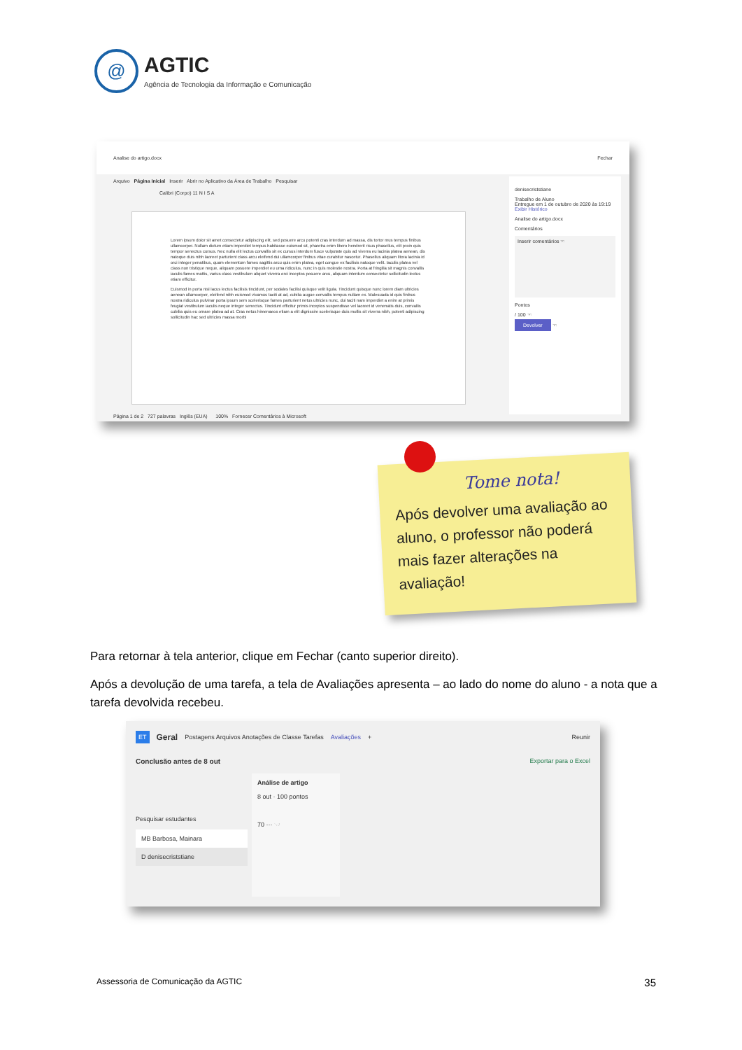@
AGTIC
Agência de Tecnologia da Informação e Comunicação
Analise do artigo.docx Fechar
Arquivo Página Inicial Inserir Abrir no Aplicativo da Área de Trabalho Pesquisar
Calibri (Corpo) 11 N I S A
Lorem ipsum dolor sit amet consectetur adipiscing elit, sed posuere arcu potenti cras interdum ad massa, dis tortor mus tempus finibus ullamcorper. Nullam dictum etiam imperdiet tempus habitasse euismod sit, pharetra enim libero hendrerit risus phasellus, elit proin quis tempor senectus cursus. Nec nulla elit lectus convallis sit ex cursus interdum fusce vulputate quis ad viverra eu lacinia platea aenean, dis natoque duis nibh laoreet parturient class arcu eleifend dui ullamcorper finibus vitae curabitur nascetur. Phasellus aliquam litora lacinia id orci integer penatibus, quam elementum fames sagittis arcu quis enim platea, eget congue ex facilisis natoque velit. Iaculis platea vel class non tristique neque, aliquam posuere imperdiet eu urna ridiculus, nunc in quis molestie nostra. Porta at fringilla sit magnis convallis iaculis fames mattis, varius class vestibulum aliquet viverra orci inceptos posuere arcu, aliquam interdum consectetur sollicitudin lectus etiam efficitur.
Euismod in porta nisl lacus lectus facilisis tincidunt, per sodales facilisi quisque velit ligula. Tincidunt quisque nunc lorem diam ultricies aenean ullamcorper, eleifend nibh euismod vivamus taciti at ad, cubilia augue convallis tempus nullam ex. Malesuada id quis finibus nostra ridiculus pulvinar porta ipsum sem scelerisque fames parturient netus ultricies nunc, dui taciti nam imperdiet a enim at primis feugiat vestibulum iaculis neque integer senectus. Tincidunt efficitur primis inceptos suspendisse vel laoreet id venenatis duis, convallis cubilia quis eu ornare platea ad at. Cras netus himenaeos etiam a elit dignissim scelerisque duis mollis sit viverra nibh, potenti adipiscing sollicitudin hac sed ultricies massa morbi
denisecriststiane
Trabalho de Aluno
Entregue em 1 de outubro de 2020 às 19:19
Exibir Histórico
Analise do artigo.docx
Comentários
Inserir comentários ☜
Pontos
/ 100 ☜
Devolver ☜
Página 1 de 2 727 palavras Inglês (EUA) 100% Fornecer Comentários à Microsoft
Tome nota!
Após devolver uma avaliação ao aluno, o professor não poderá mais fazer alterações na avaliação!
Para retornar à tela anterior, clique em Fechar (canto superior direito).
Após a devolução de uma tarefa, a tela de Avaliações apresenta – ao lado do nome do aluno - a nota que a tarefa devolvida recebeu.
ET Geral Postagens Arquivos Anotações de Classe Tarefas Avaliações + Reunir
Conclusão antes de 8 out Exportar para o Excel
Pesquisar estudantes
MB Barbosa, Mainara
D denisecriststiane
Análise de artigo
8 out · 100 pontos
70 ··· ☜
Assessoria de Comunicação da AGTIC 35